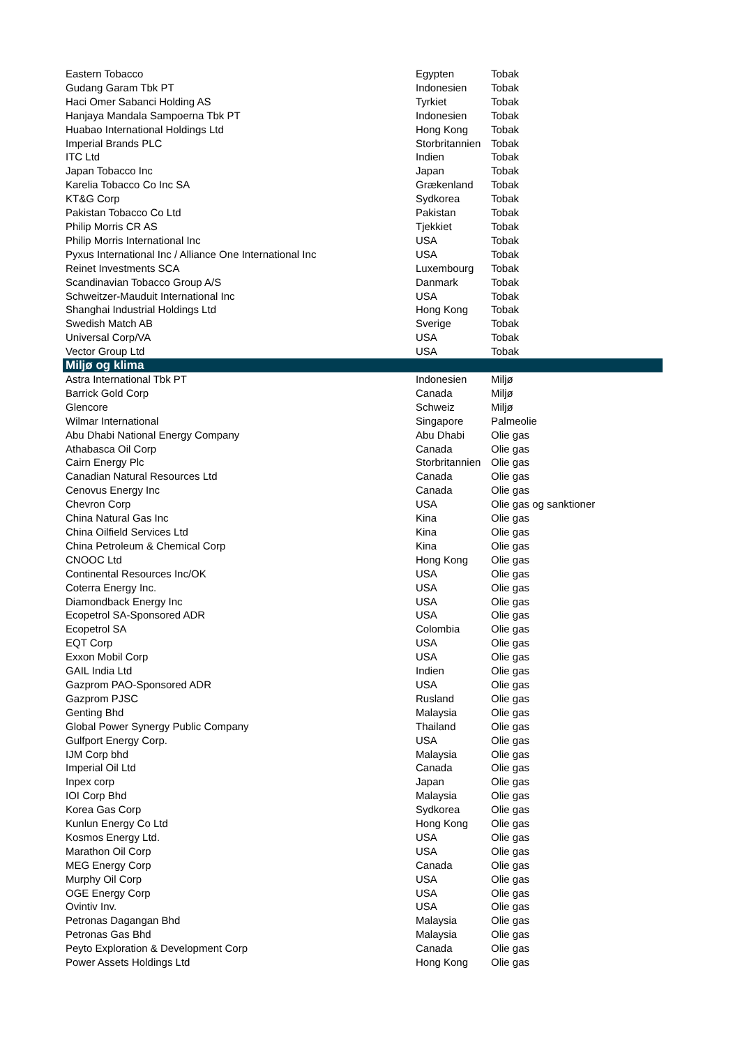| Eastern Tobacco | Egypten | Tobak |
| Gudang Garam Tbk PT | Indonesien | Tobak |
| Haci Omer Sabanci Holding AS | Tyrkiet | Tobak |
| Hanjaya Mandala Sampoerna Tbk PT | Indonesien | Tobak |
| Huabao International Holdings Ltd | Hong Kong | Tobak |
| Imperial Brands PLC | Storbritannien | Tobak |
| ITC Ltd | Indien | Tobak |
| Japan Tobacco Inc | Japan | Tobak |
| Karelia Tobacco Co Inc SA | Grækenland | Tobak |
| KT&G Corp | Sydkorea | Tobak |
| Pakistan Tobacco Co Ltd | Pakistan | Tobak |
| Philip Morris CR AS | Tjekkiet | Tobak |
| Philip Morris International Inc | USA | Tobak |
| Pyxus International Inc / Alliance One International Inc | USA | Tobak |
| Reinet Investments SCA | Luxembourg | Tobak |
| Scandinavian Tobacco Group A/S | Danmark | Tobak |
| Schweitzer-Mauduit International Inc | USA | Tobak |
| Shanghai Industrial Holdings Ltd | Hong Kong | Tobak |
| Swedish Match AB | Sverige | Tobak |
| Universal Corp/VA | USA | Tobak |
| Vector Group Ltd | USA | Tobak |
| Miljø og klima | | |
| Astra International Tbk PT | Indonesien | Miljø |
| Barrick Gold Corp | Canada | Miljø |
| Glencore | Schweiz | Miljø |
| Wilmar International | Singapore | Palmeolie |
| Abu Dhabi National Energy Company | Abu Dhabi | Olie gas |
| Athabasca Oil Corp | Canada | Olie gas |
| Cairn Energy Plc | Storbritannien | Olie gas |
| Canadian Natural Resources Ltd | Canada | Olie gas |
| Cenovus Energy Inc | Canada | Olie gas |
| Chevron Corp | USA | Olie gas og sanktioner |
| China Natural Gas Inc | Kina | Olie gas |
| China Oilfield Services Ltd | Kina | Olie gas |
| China Petroleum & Chemical Corp | Kina | Olie gas |
| CNOOC Ltd | Hong Kong | Olie gas |
| Continental Resources Inc/OK | USA | Olie gas |
| Coterra Energy Inc. | USA | Olie gas |
| Diamondback Energy Inc | USA | Olie gas |
| Ecopetrol SA-Sponsored ADR | USA | Olie gas |
| Ecopetrol SA | Colombia | Olie gas |
| EQT Corp | USA | Olie gas |
| Exxon Mobil Corp | USA | Olie gas |
| GAIL India Ltd | Indien | Olie gas |
| Gazprom PAO-Sponsored ADR | USA | Olie gas |
| Gazprom PJSC | Rusland | Olie gas |
| Genting Bhd | Malaysia | Olie gas |
| Global Power Synergy Public Company | Thailand | Olie gas |
| Gulfport Energy Corp. | USA | Olie gas |
| IJM Corp bhd | Malaysia | Olie gas |
| Imperial Oil Ltd | Canada | Olie gas |
| Inpex corp | Japan | Olie gas |
| IOI Corp Bhd | Malaysia | Olie gas |
| Korea Gas Corp | Sydkorea | Olie gas |
| Kunlun Energy Co Ltd | Hong Kong | Olie gas |
| Kosmos Energy Ltd. | USA | Olie gas |
| Marathon Oil Corp | USA | Olie gas |
| MEG Energy Corp | Canada | Olie gas |
| Murphy Oil Corp | USA | Olie gas |
| OGE Energy Corp | USA | Olie gas |
| Ovintiv Inv. | USA | Olie gas |
| Petronas Dagangan Bhd | Malaysia | Olie gas |
| Petronas Gas Bhd | Malaysia | Olie gas |
| Peyto Exploration & Development Corp | Canada | Olie gas |
| Power Assets Holdings Ltd | Hong Kong | Olie gas |